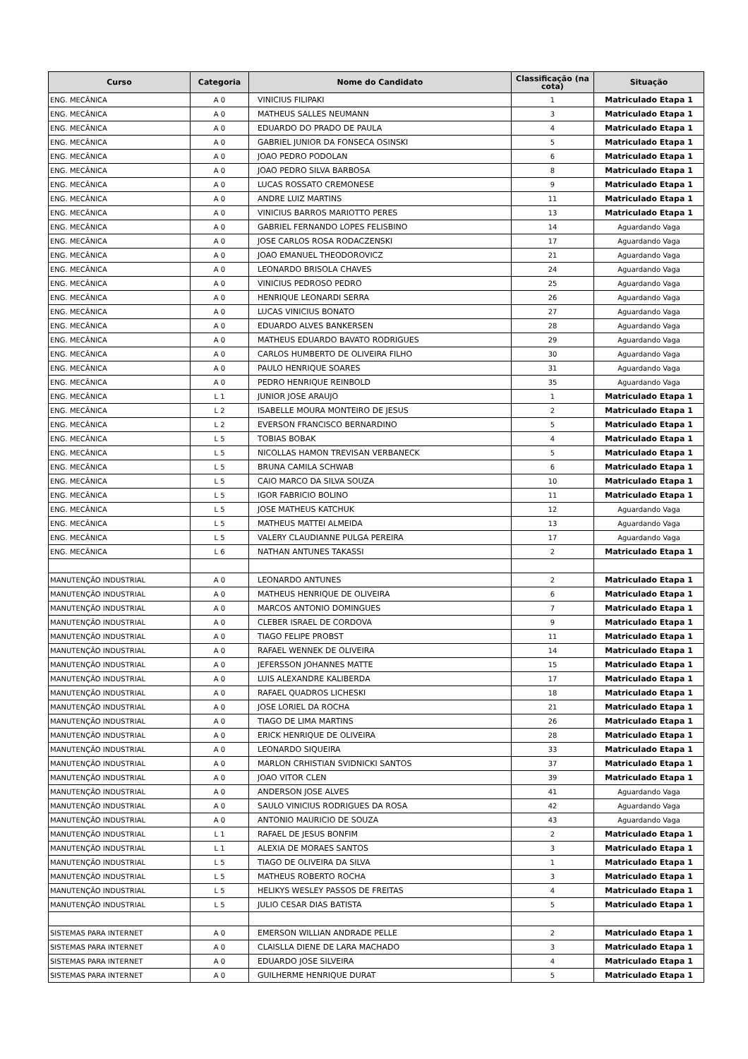| Curso | Categoria | Nome do Candidato | Classificação (na cota) | Situação |
| --- | --- | --- | --- | --- |
| ENG. MECÂNICA | A 0 | VINICIUS FILIPAKI | 1 | Matriculado Etapa 1 |
| ENG. MECÂNICA | A 0 | MATHEUS SALLES NEUMANN | 3 | Matriculado Etapa 1 |
| ENG. MECÂNICA | A 0 | EDUARDO DO PRADO DE PAULA | 4 | Matriculado Etapa 1 |
| ENG. MECÂNICA | A 0 | GABRIEL JUNIOR DA FONSECA OSINSKI | 5 | Matriculado Etapa 1 |
| ENG. MECÂNICA | A 0 | JOAO PEDRO PODOLAN | 6 | Matriculado Etapa 1 |
| ENG. MECÂNICA | A 0 | JOAO PEDRO SILVA BARBOSA | 8 | Matriculado Etapa 1 |
| ENG. MECÂNICA | A 0 | LUCAS ROSSATO CREMONESE | 9 | Matriculado Etapa 1 |
| ENG. MECÂNICA | A 0 | ANDRE LUIZ MARTINS | 11 | Matriculado Etapa 1 |
| ENG. MECÂNICA | A 0 | VINICIUS BARROS MARIOTTO PERES | 13 | Matriculado Etapa 1 |
| ENG. MECÂNICA | A 0 | GABRIEL FERNANDO LOPES FELISBINO | 14 | Aguardando Vaga |
| ENG. MECÂNICA | A 0 | JOSE CARLOS ROSA RODACZENSKI | 17 | Aguardando Vaga |
| ENG. MECÂNICA | A 0 | JOAO EMANUEL THEODOROVICZ | 21 | Aguardando Vaga |
| ENG. MECÂNICA | A 0 | LEONARDO BRISOLA CHAVES | 24 | Aguardando Vaga |
| ENG. MECÂNICA | A 0 | VINICIUS PEDROSO PEDRO | 25 | Aguardando Vaga |
| ENG. MECÂNICA | A 0 | HENRIQUE LEONARDI SERRA | 26 | Aguardando Vaga |
| ENG. MECÂNICA | A 0 | LUCAS VINICIUS BONATO | 27 | Aguardando Vaga |
| ENG. MECÂNICA | A 0 | EDUARDO ALVES BANKERSEN | 28 | Aguardando Vaga |
| ENG. MECÂNICA | A 0 | MATHEUS EDUARDO BAVATO RODRIGUES | 29 | Aguardando Vaga |
| ENG. MECÂNICA | A 0 | CARLOS HUMBERTO DE OLIVEIRA FILHO | 30 | Aguardando Vaga |
| ENG. MECÂNICA | A 0 | PAULO HENRIQUE SOARES | 31 | Aguardando Vaga |
| ENG. MECÂNICA | A 0 | PEDRO HENRIQUE REINBOLD | 35 | Aguardando Vaga |
| ENG. MECÂNICA | L 1 | JUNIOR JOSE ARAUJO | 1 | Matriculado Etapa 1 |
| ENG. MECÂNICA | L 2 | ISABELLE MOURA MONTEIRO DE JESUS | 2 | Matriculado Etapa 1 |
| ENG. MECÂNICA | L 2 | EVERSON FRANCISCO BERNARDINO | 5 | Matriculado Etapa 1 |
| ENG. MECÂNICA | L 5 | TOBIAS BOBAK | 4 | Matriculado Etapa 1 |
| ENG. MECÂNICA | L 5 | NICOLLAS HAMON TREVISAN VERBANECK | 5 | Matriculado Etapa 1 |
| ENG. MECÂNICA | L 5 | BRUNA CAMILA SCHWAB | 6 | Matriculado Etapa 1 |
| ENG. MECÂNICA | L 5 | CAIO MARCO DA SILVA SOUZA | 10 | Matriculado Etapa 1 |
| ENG. MECÂNICA | L 5 | IGOR FABRICIO BOLINO | 11 | Matriculado Etapa 1 |
| ENG. MECÂNICA | L 5 | JOSE MATHEUS KATCHUK | 12 | Aguardando Vaga |
| ENG. MECÂNICA | L 5 | MATHEUS MATTEI ALMEIDA | 13 | Aguardando Vaga |
| ENG. MECÂNICA | L 5 | VALERY CLAUDIANNE PULGA PEREIRA | 17 | Aguardando Vaga |
| ENG. MECÂNICA | L 6 | NATHAN ANTUNES TAKASSI | 2 | Matriculado Etapa 1 |
| MANUTENÇÃO INDUSTRIAL | A 0 | LEONARDO ANTUNES | 2 | Matriculado Etapa 1 |
| MANUTENÇÃO INDUSTRIAL | A 0 | MATHEUS HENRIQUE DE OLIVEIRA | 6 | Matriculado Etapa 1 |
| MANUTENÇÃO INDUSTRIAL | A 0 | MARCOS ANTONIO DOMINGUES | 7 | Matriculado Etapa 1 |
| MANUTENÇÃO INDUSTRIAL | A 0 | CLEBER ISRAEL DE CORDOVA | 9 | Matriculado Etapa 1 |
| MANUTENÇÃO INDUSTRIAL | A 0 | TIAGO FELIPE PROBST | 11 | Matriculado Etapa 1 |
| MANUTENÇÃO INDUSTRIAL | A 0 | RAFAEL WENNEK DE OLIVEIRA | 14 | Matriculado Etapa 1 |
| MANUTENÇÃO INDUSTRIAL | A 0 | JEFERSSON JOHANNES MATTE | 15 | Matriculado Etapa 1 |
| MANUTENÇÃO INDUSTRIAL | A 0 | LUIS ALEXANDRE KALIBERDA | 17 | Matriculado Etapa 1 |
| MANUTENÇÃO INDUSTRIAL | A 0 | RAFAEL QUADROS LICHESKI | 18 | Matriculado Etapa 1 |
| MANUTENÇÃO INDUSTRIAL | A 0 | JOSE LORIEL DA ROCHA | 21 | Matriculado Etapa 1 |
| MANUTENÇÃO INDUSTRIAL | A 0 | TIAGO DE LIMA MARTINS | 26 | Matriculado Etapa 1 |
| MANUTENÇÃO INDUSTRIAL | A 0 | ERICK HENRIQUE DE OLIVEIRA | 28 | Matriculado Etapa 1 |
| MANUTENÇÃO INDUSTRIAL | A 0 | LEONARDO SIQUEIRA | 33 | Matriculado Etapa 1 |
| MANUTENÇÃO INDUSTRIAL | A 0 | MARLON CRHISTIAN SVIDNICKI SANTOS | 37 | Matriculado Etapa 1 |
| MANUTENÇÃO INDUSTRIAL | A 0 | JOAO VITOR CLEN | 39 | Matriculado Etapa 1 |
| MANUTENÇÃO INDUSTRIAL | A 0 | ANDERSON JOSE ALVES | 41 | Aguardando Vaga |
| MANUTENÇÃO INDUSTRIAL | A 0 | SAULO VINICIUS RODRIGUES DA ROSA | 42 | Aguardando Vaga |
| MANUTENÇÃO INDUSTRIAL | A 0 | ANTONIO MAURICIO DE SOUZA | 43 | Aguardando Vaga |
| MANUTENÇÃO INDUSTRIAL | L 1 | RAFAEL DE JESUS BONFIM | 2 | Matriculado Etapa 1 |
| MANUTENÇÃO INDUSTRIAL | L 1 | ALEXIA DE MORAES SANTOS | 3 | Matriculado Etapa 1 |
| MANUTENÇÃO INDUSTRIAL | L 5 | TIAGO DE OLIVEIRA DA SILVA | 1 | Matriculado Etapa 1 |
| MANUTENÇÃO INDUSTRIAL | L 5 | MATHEUS ROBERTO ROCHA | 3 | Matriculado Etapa 1 |
| MANUTENÇÃO INDUSTRIAL | L 5 | HELIKYS WESLEY PASSOS DE FREITAS | 4 | Matriculado Etapa 1 |
| MANUTENÇÃO INDUSTRIAL | L 5 | JULIO CESAR DIAS BATISTA | 5 | Matriculado Etapa 1 |
| SISTEMAS PARA INTERNET | A 0 | EMERSON WILLIAN ANDRADE PELLE | 2 | Matriculado Etapa 1 |
| SISTEMAS PARA INTERNET | A 0 | CLAISLLA DIENE DE LARA MACHADO | 3 | Matriculado Etapa 1 |
| SISTEMAS PARA INTERNET | A 0 | EDUARDO JOSE SILVEIRA | 4 | Matriculado Etapa 1 |
| SISTEMAS PARA INTERNET | A 0 | GUILHERME HENRIQUE DURAT | 5 | Matriculado Etapa 1 |